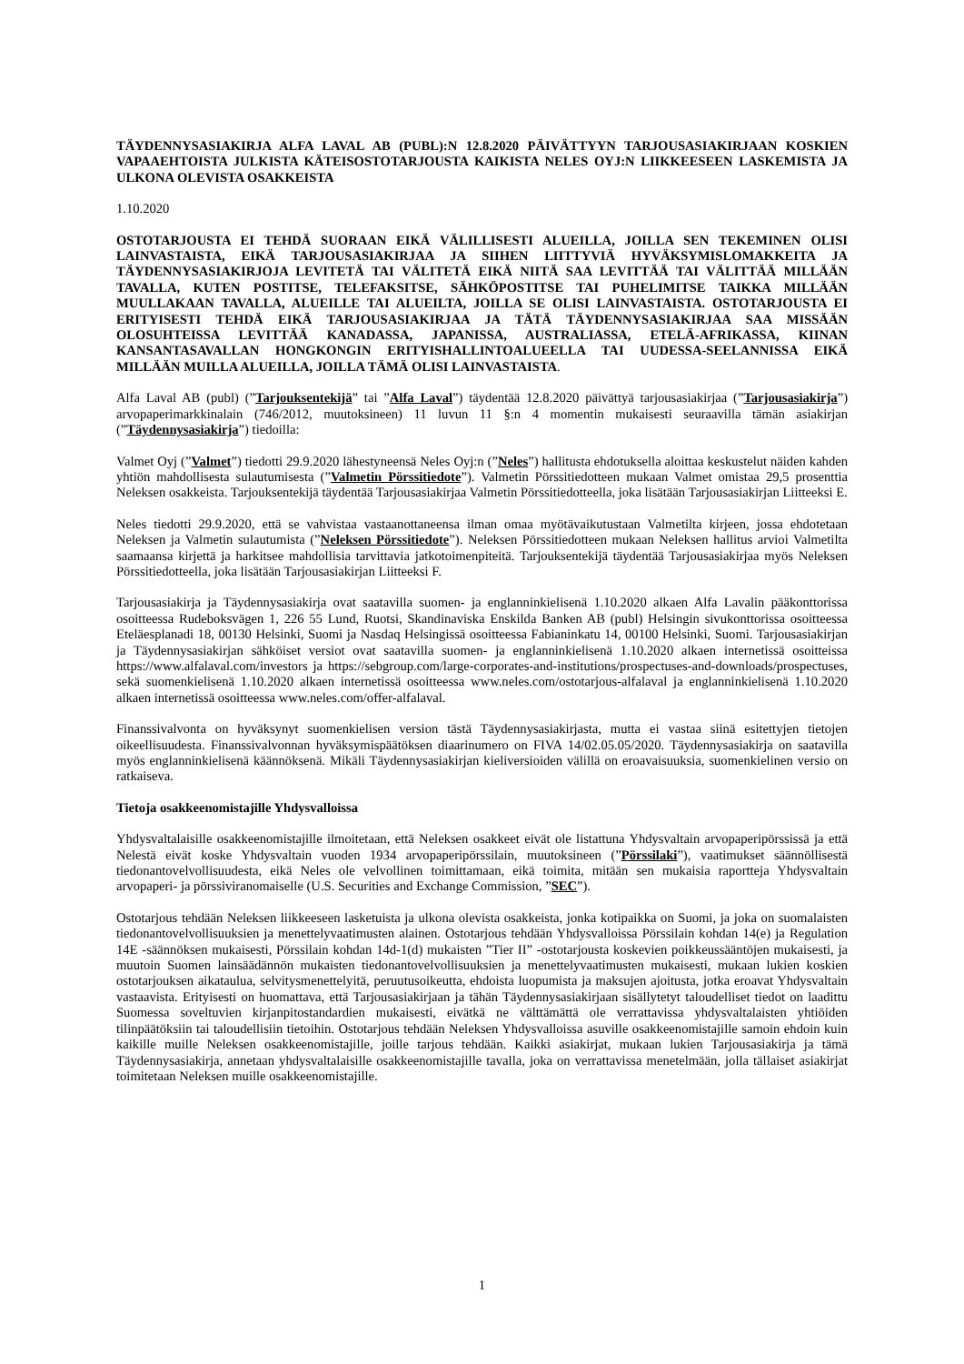TÄYDENNYSASIAKIRJA ALFA LAVAL AB (PUBL):N 12.8.2020 PÄIVÄTTYYN TARJOUSASIAKIRJAAN KOSKIEN VAPAAEHTOISTA JULKISTA KÄTEISOSTOTARJOUSTA KAIKISTA NELES OYJ:N LIIKKEESEEN LASKEMISTA JA ULKONA OLEVISTA OSAKKEISTA
1.10.2020
OSTOTARJOUSTA EI TEHDÄ SUORAAN EIKÄ VÄLILLISESTI ALUEILLA, JOILLA SEN TEKEMINEN OLISI LAINVASTAISTA, EIKÄ TARJOUSASIAKIRJAA JA SIIHEN LIITTYVIÄ HYVÄKSYMISLOMAKKEITA JA TÄYDENNYSASIAKIRJOJA LEVITETÄ TAI VÄLITETÄ EIKÄ NIITÄ SAA LEVITTÄÄ TAI VÄLITTÄÄ MILLÄÄN TAVALLA, KUTEN POSTITSE, TELEFAKSITSE, SÄHKÖPOSTITSE TAI PUHELIMITSE TAIKKA MILLÄÄN MUULLAKAAN TAVALLA, ALUEILLE TAI ALUEILTA, JOILLA SE OLISI LAINVASTAISTA. OSTOTARJOUSTA EI ERITYISESTI TEHDÄ EIKÄ TARJOUSASIAKIRJAA JA TÄTÄ TÄYDENNYSASIAKIRJAA SAA MISSÄÄN OLOSUHTEISSA LEVITTÄÄ KANADASSA, JAPANISSA, AUSTRALIASSA, ETELÄ-AFRIKASSA, KIINAN KANSANTASAVALLAN HONGKONGIN ERITYISHALLINTOALUEELLA TAI UUDESSA-SEELANNISSA EIKÄ MILLÄÄN MUILLA ALUEILLA, JOILLA TÄMÄ OLISI LAINVASTAISTA.
Alfa Laval AB (publ) (”Tarjouksentekijä” tai ”Alfa Laval”) täydentää 12.8.2020 päivättyä tarjousasiakirjaa (”Tarjousasiakirja”) arvopaperimarkkinalain (746/2012, muutoksineen) 11 luvun 11 §:n 4 momentin mukaisesti seuraavilla tämän asiakirjan (”Täydennysasiakirja”) tiedoilla:
Valmet Oyj (”Valmet”) tiedotti 29.9.2020 lähestyneensä Neles Oyj:n (”Neles”) hallitusta ehdotuksella aloittaa keskustelut näiden kahden yhtiön mahdollisesta sulautumisesta (”Valmetin Pörssitiedote”). Valmetin Pörssitiedotteen mukaan Valmet omistaa 29,5 prosenttia Neleksen osakkeista. Tarjouksentekijä täydentää Tarjousasiakirjaa Valmetin Pörssitiedotteella, joka lisätään Tarjousasiakirjan Liitteeksi E.
Neles tiedotti 29.9.2020, että se vahvistaa vastaanottaneensa ilman omaa myötävaikutustaan Valmetilta kirjeen, jossa ehdotetaan Neleksen ja Valmetin sulautumista (”Neleksen Pörssitiedote”). Neleksen Pörssitiedotteen mukaan Neleksen hallitus arvioi Valmetilta saamaansa kirjettä ja harkitsee mahdollisia tarvittavia jatkotoimenpiteitä. Tarjouksentekijä täydentää Tarjousasiakirjaa myös Neleksen Pörssitiedotteella, joka lisätään Tarjousasiakirjan Liitteeksi F.
Tarjousasiakirja ja Täydennysasiakirja ovat saatavilla suomen- ja englanninkielisenä 1.10.2020 alkaen Alfa Lavalin pääkonttorissa osoitteessa Rudeboksvägen 1, 226 55 Lund, Ruotsi, Skandinaviska Enskilda Banken AB (publ) Helsingin sivukonttorissa osoitteessa Eteläesplanadi 18, 00130 Helsinki, Suomi ja Nasdaq Helsingissä osoitteessa Fabianinkatu 14, 00100 Helsinki, Suomi. Tarjousasiakirjan ja Täydennysasiakirjan sähköiset versiot ovat saatavilla suomen- ja englanninkielisenä 1.10.2020 alkaen internetissä osoitteissa https://www.alfalaval.com/investors ja https://sebgroup.com/large-corporates-and-institutions/prospectuses-and-downloads/prospectuses, sekä suomenkielisenä 1.10.2020 alkaen internetissä osoitteessa www.neles.com/ostotarjous-alfalaval ja englanninkielisenä 1.10.2020 alkaen internetissä osoitteessa www.neles.com/offer-alfalaval.
Finanssivalvonta on hyväksynyt suomenkielisen version tästä Täydennysasiakirjasta, mutta ei vastaa siinä esitettyjen tietojen oikeellisuudesta. Finanssivalvonnan hyväksymispäätöksen diaarinumero on FIVA 14/02.05.05/2020. Täydennysasiakirja on saatavilla myös englanninkielisenä käännöksenä. Mikäli Täydennysasiakirjan kieliversioiden välillä on eroavaisuuksia, suomenkielinen versio on ratkaiseva.
Tietoja osakkeenomistajille Yhdysvalloissa
Yhdysvaltalaisille osakkeenomistajille ilmoitetaan, että Neleksen osakkeet eivät ole listattuna Yhdysvaltain arvopaperipörssissä ja että Nelestä eivät koske Yhdysvaltain vuoden 1934 arvopaperipörssilain, muutoksineen (”Pörssilaki”), vaatimukset säännöllisestä tiedonantovelvollisuudesta, eikä Neles ole velvollinen toimittamaan, eikä toimita, mitään sen mukaisia raportteja Yhdysvaltain arvopaperi- ja pörssiviranomaiselle (U.S. Securities and Exchange Commission, ”SEC”).
Ostotarjous tehdään Neleksen liikkeeseen lasketuista ja ulkona olevista osakkeista, jonka kotipaikka on Suomi, ja joka on suomalaisten tiedonantovelvollisuuksien ja menettelyvaatimusten alainen. Ostotarjous tehdään Yhdysvalloissa Pörssilain kohdan 14(e) ja Regulation 14E -säännöksen mukaisesti, Pörssilain kohdan 14d-1(d) mukaisten ”Tier II” -ostotarjousta koskevien poikkeussääntöjen mukaisesti, ja muutoin Suomen lainsäädännön mukaisten tiedonantovelvollisuuksien ja menettelyvaatimusten mukaisesti, mukaan lukien koskien ostotarjouksen aikataulua, selvitysmenettelyitä, peruutusoikeutta, ehdoista luopumista ja maksujen ajoitusta, jotka eroavat Yhdysvaltain vastaavista. Erityisesti on huomattava, että Tarjousasiakirjaan ja tähän Täydennysasiakirjaan sisällytetyt taloudelliset tiedot on laadittu Suomessa soveltuvien kirjanpitostandardien mukaisesti, eivätkä ne välttämättä ole verrattavissa yhdysvaltalaisten yhtiöiden tilinpäätöksiin tai taloudellisiin tietoihin. Ostotarjous tehdään Neleksen Yhdysvalloissa asuville osakkeenomistajille samoin ehdoin kuin kaikille muille Neleksen osakkeenomistajille, joille tarjous tehdään. Kaikki asiakirjat, mukaan lukien Tarjousasiakirja ja tämä Täydennysasiakirja, annetaan yhdysvaltalaisille osakkeenomistajille tavalla, joka on verrattavissa menetelmään, jolla tällaiset asiakirjat toimitetaan Neleksen muille osakkeenomistajille.
1